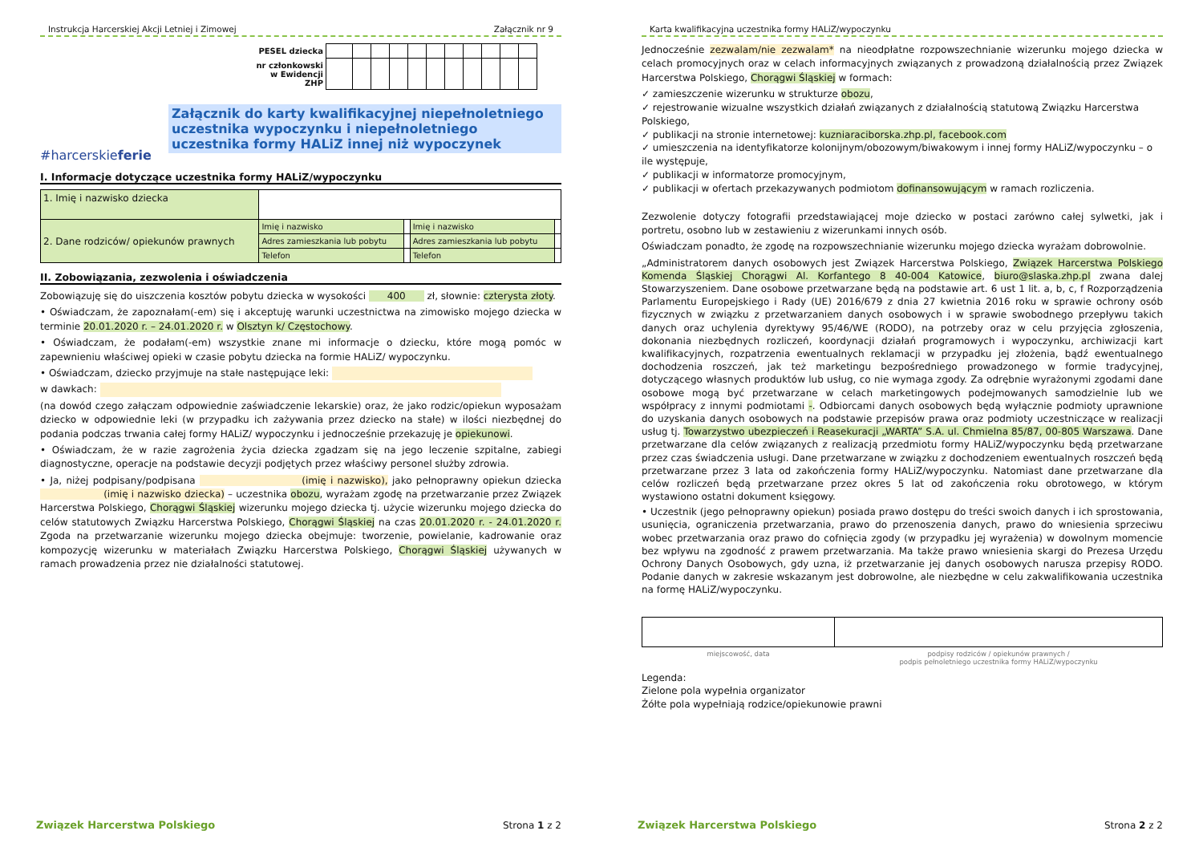Instrukcja Harcerskiej Akcji Letniej i Zimowej Załącznik nr 9
#harcerskieferie
| PESEL dziecka | | | | | | | | | | | |
| nr członkowski w Ewidencji ZHP | | | | | | | | | | | |
Załącznik do karty kwalifikacyjnej niepełnoletniego uczestnika wypoczynku i niepełnoletniego uczestnika formy HALiZ innej niż wypoczynek
I. Informacje dotyczące uczestnika formy HALiZ/wypoczynku
| 1. Imię i nazwisko dziecka | | | | |
| 2. Dane rodziców/ opiekunów prawnych | Imię i nazwisko | | Imię i nazwisko | |
| | Adres zamieszkania lub pobytu | | Adres zamieszkania lub pobytu | |
| | Telefon | | Telefon | |
II. Zobowiązania, zezwolenia i oświadczenia
Zobowiązuję się do uiszczenia kosztów pobytu dziecka w wysokości 400 zł, słownie: czterysta złoty.
• Oświadczam, że zapoznałam(-em) się i akceptuję warunki uczestnictwa na zimowisko mojego dziecka w terminie 20.01.2020 r. – 24.01.2020 r. w Olsztyn k/ Częstochowy.
• Oświadczam, że podałam(-em) wszystkie znane mi informacje o dziecku, które mogą pomóc w zapewnieniu właściwej opieki w czasie pobytu dziecka na formie HALiZ/ wypoczynku.
• Oświadczam, dziecko przyjmuje na stałe następujące leki:
w dawkach:
(na dowód czego załączam odpowiednie zaświadczenie lekarskie) oraz, że jako rodzic/opiekun wyposażam dziecko w odpowiednie leki (w przypadku ich zażywania przez dziecko na stałe) w ilości niezbędnej do podania podczas trwania całej formy HALiZ/ wypoczynku i jednocześnie przekazuję je opiekunowi.
• Oświadczam, że w razie zagrożenia życia dziecka zgadzam się na jego leczenie szpitalne, zabiegi diagnostyczne, operacje na podstawie decyzji podjętych przez właściwy personel służby zdrowia.
• Ja, niżej podpisany/podpisana (imię i nazwisko), jako pełnoprawny opiekun dziecka (imię i nazwisko dziecka) – uczestnika obozu, wyrażam zgodę na przetwarzanie przez Związek Harcerstwa Polskiego, Chorągwi Śląskiej wizerunku mojego dziecka tj. użycie wizerunku mojego dziecka do celów statutowych Związku Harcerstwa Polskiego, Chorągwi Śląskiej na czas 20.01.2020 r. - 24.01.2020 r. Zgoda na przetwarzanie wizerunku mojego dziecka obejmuje: tworzenie, powielanie, kadrowanie oraz kompozycję wizerunku w materiałach Związku Harcerstwa Polskiego, Chorągwi Śląskiej używanych w ramach prowadzenia przez nie działalności statutowej.
Związek Harcerstwa Polskiego Strona 1 z 2
Karta kwalifikacyjna uczestnika formy HALiZ/wypoczynku
Jednocześnie zezwalam/nie zezwalam* na nieodpłatne rozpowszechnianie wizerunku mojego dziecka w celach promocyjnych oraz w celach informacyjnych związanych z prowadzoną działalnością przez Związek Harcerstwa Polskiego, Chorągwi Śląskiej w formach:
✓ zamieszczenie wizerunku w strukturze obozu,
✓ rejestrowanie wizualne wszystkich działań związanych z działalnością statutową Związku Harcerstwa Polskiego,
✓ publikacji na stronie internetowej: kuzniaraciborska.zhp.pl, facebook.com
✓ umieszczenia na identyfikatorze kolonijnym/obozowym/biwakowym i innej formy HALiZ/wypoczynku – o ile występuje,
✓ publikacji w informatorze promocyjnym,
✓ publikacji w ofertach przekazywanych podmiotom dofinansowującym w ramach rozliczenia.
Zezwolenie dotyczy fotografii przedstawiającej moje dziecko w postaci zarówno całej sylwetki, jak i portretu, osobno lub w zestawieniu z wizerunkami innych osób.
Oświadczam ponadto, że zgodę na rozpowszechnianie wizerunku mojego dziecka wyrażam dobrowolnie.
„Administratorem danych osobowych jest Związek Harcerstwa Polskiego, Związek Harcerstwa Polskiego Komenda Śląskiej Chorągwi Al. Korfantego 8 40-004 Katowice, biuro@slaska.zhp.pl zwana dalej Stowarzyszeniem. Dane osobowe przetwarzane będą na podstawie art. 6 ust 1 lit. a, b, c, f Rozporządzenia Parlamentu Europejskiego i Rady (UE) 2016/679 z dnia 27 kwietnia 2016 roku w sprawie ochrony osób fizycznych w związku z przetwarzaniem danych osobowych i w sprawie swobodnego przepływu takich danych oraz uchylenia dyrektywy 95/46/WE (RODO), na potrzeby oraz w celu przyjęcia zgłoszenia, dokonania niezbędnych rozliczeń, koordynacji działań programowych i wypoczynku, archiwizacji kart kwalifikacyjnych, rozpatrzenia ewentualnych reklamacji w przypadku jej złożenia, bądź ewentualnego dochodzenia roszczeń, jak też marketingu bezpośredniego prowadzonego w formie tradycyjnej, dotyczącego własnych produktów lub usług, co nie wymaga zgody. Za odrębnie wyrażonymi zgodami dane osobowe mogą być przetwarzane w celach marketingowych podejmowanych samodzielnie lub we współpracy z innymi podmiotami -. Odbiorcami danych osobowych będą wyłącznie podmioty uprawnione do uzyskania danych osobowych na podstawie przepisów prawa oraz podmioty uczestniczące w realizacji usług tj. Towarzystwo ubezpieczeń i Reasekuracji „WARTA” S.A. ul. Chmielna 85/87, 00-805 Warszawa. Dane przetwarzane dla celów związanych z realizacją przedmiotu formy HALiZ/wypoczynku będą przetwarzane przez czas świadczenia usługi. Dane przetwarzane w związku z dochodzeniem ewentualnych roszczeń będą przetwarzane przez 3 lata od zakończenia formy HALiZ/wypoczynku. Natomiast dane przetwarzane dla celów rozliczeń będą przetwarzane przez okres 5 lat od zakończenia roku obrotowego, w którym wystawiono ostatni dokument księgowy.
• Uczestnik (jego pełnoprawny opiekun) posiada prawo dostępu do treści swoich danych i ich sprostowania, usunięcia, ograniczenia przetwarzania, prawo do przenoszenia danych, prawo do wniesienia sprzeciwu wobec przetwarzania oraz prawo do cofnięcia zgody (w przypadku jej wyrażenia) w dowolnym momencie bez wpływu na zgodność z prawem przetwarzania. Ma także prawo wniesienia skargi do Prezesa Urzędu Ochrony Danych Osobowych, gdy uzna, iż przetwarzanie jej danych osobowych narusza przepisy RODO. Podanie danych w zakresie wskazanym jest dobrowolne, ale niezbędne w celu zakwalifikowania uczestnika na formę HALiZ/wypoczynku.
| miejscowość, data | podpisy rodziców / opiekunów prawnych / podpis pełnoletniego uczestnika formy HALiZ/wypoczynku |
Legenda:
Zielone pola wypełnia organizator
Żółte pola wypełniają rodzice/opiekunowie prawni
Związek Harcerstwa Polskiego Strona 2 z 2